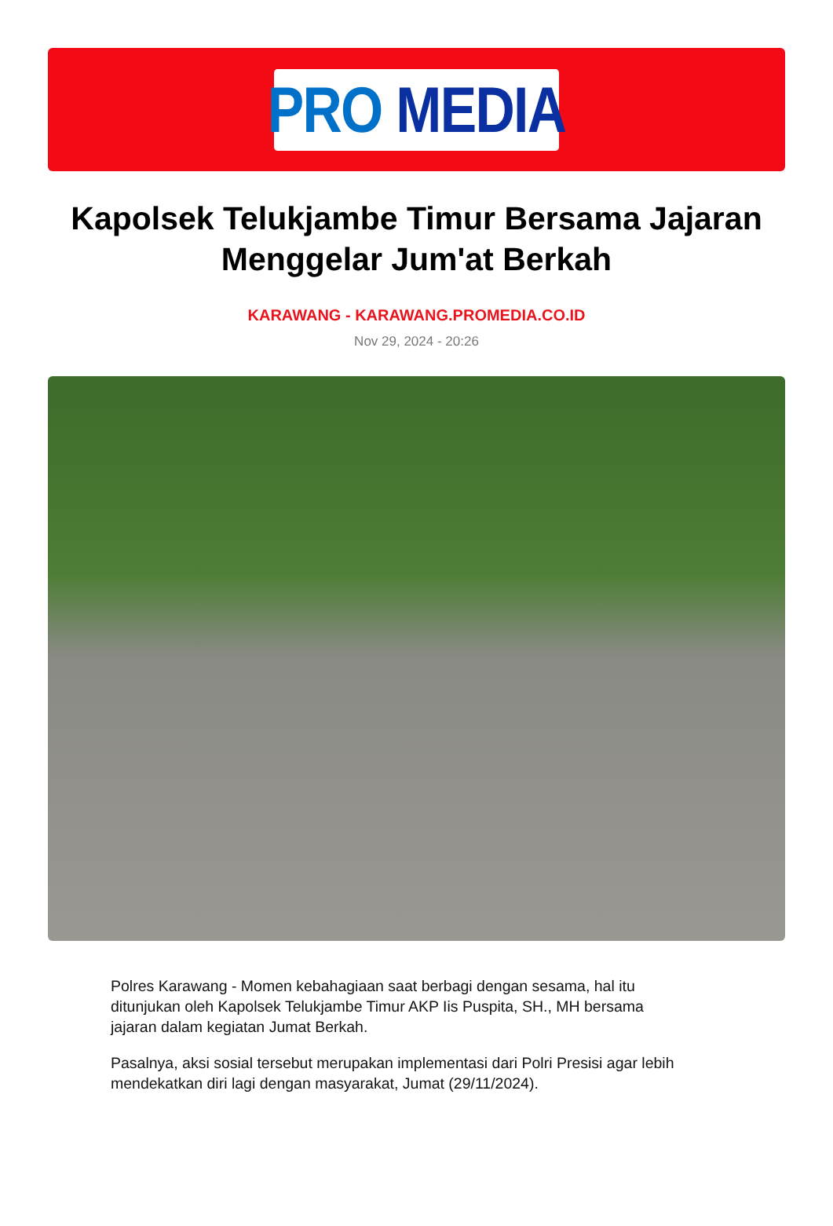PRO MEDIA
Kapolsek Telukjambe Timur Bersama Jajaran Menggelar Jum'at Berkah
KARAWANG - KARAWANG.PROMEDIA.CO.ID
Nov 29, 2024 - 20:26
Polres Karawang - Momen kebahagiaan saat berbagi dengan sesama, hal itu ditunjukan oleh Kapolsek Telukjambe Timur AKP Iis Puspita, SH., MH bersama jajaran dalam kegiatan Jumat Berkah.
Pasalnya, aksi sosial tersebut merupakan implementasi dari Polri Presisi agar lebih mendekatkan diri lagi dengan masyarakat, Jumat (29/11/2024).